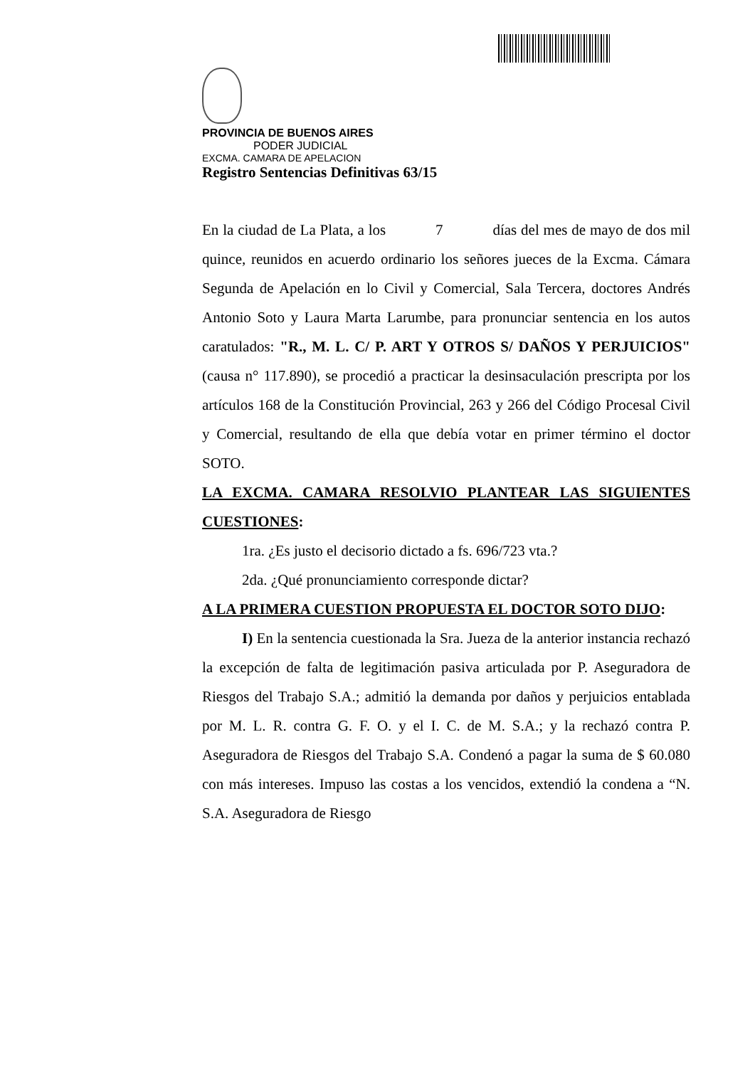PROVINCIA DE BUENOS AIRES
PODER JUDICIAL
EXCMA. CAMARA DE APELACION
Registro Sentencias Definitivas 63/15
En la ciudad de La Plata, a los 7 días del mes de mayo de dos mil quince, reunidos en acuerdo ordinario los señores jueces de la Excma. Cámara Segunda de Apelación en lo Civil y Comercial, Sala Tercera, doctores Andrés Antonio Soto y Laura Marta Larumbe, para pronunciar sentencia en los autos caratulados: "R., M. L. C/ P. ART Y OTROS S/ DAÑOS Y PERJUICIOS" (causa n° 117.890), se procedió a practicar la desinsaculación prescripta por los artículos 168 de la Constitución Provincial, 263 y 266 del Código Procesal Civil y Comercial, resultando de ella que debía votar en primer término el doctor SOTO.
LA EXCMA. CAMARA RESOLVIO PLANTEAR LAS SIGUIENTES CUESTIONES:
1ra. ¿Es justo el decisorio dictado a fs. 696/723 vta.?
2da. ¿Qué pronunciamiento corresponde dictar?
A LA PRIMERA CUESTION PROPUESTA EL DOCTOR SOTO DIJO:
I) En la sentencia cuestionada la Sra. Jueza de la anterior instancia rechazó la excepción de falta de legitimación pasiva articulada por P. Aseguradora de Riesgos del Trabajo S.A.; admitió la demanda por daños y perjuicios entablada por M. L. R. contra G. F. O. y el I. C. de M. S.A.; y la rechazó contra P. Aseguradora de Riesgos del Trabajo S.A. Condenó a pagar la suma de $ 60.080 con más intereses. Impuso las costas a los vencidos, extendió la condena a “N. S.A. Aseguradora de Riesgo